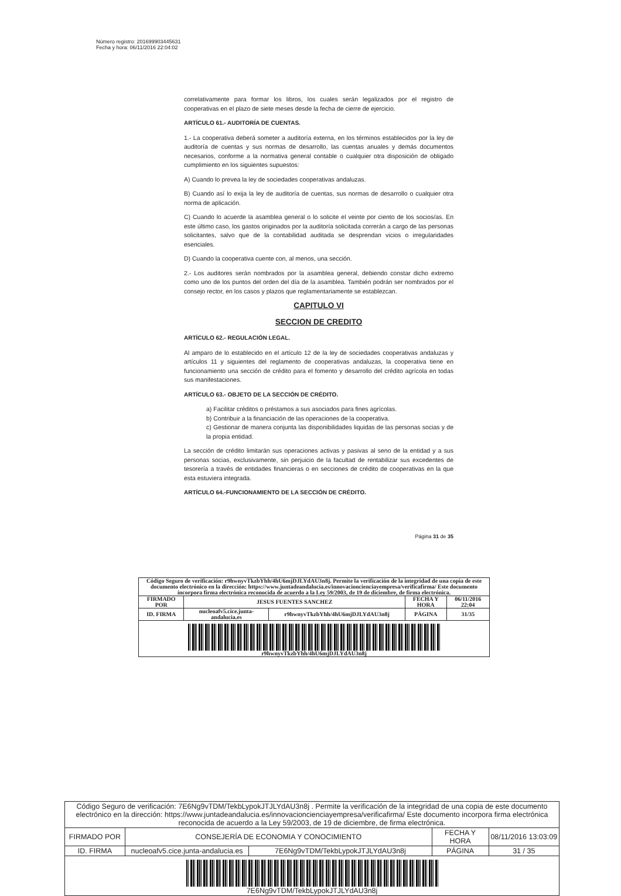Número registro: 201699903445631
Fecha y hora: 06/11/2016 22:04:02
correlativamente para formar los libros, los cuales serán legalizados por el registro de cooperativas en el plazo de siete meses desde la fecha de cierre de ejercicio.
ARTÍCULO 61.- AUDITORÍA DE CUENTAS.
1.- La cooperativa deberá someter a auditoría externa, en los términos establecidos por la ley de auditoría de cuentas y sus normas de desarrollo, las cuentas anuales y demás documentos necesarios, conforme a la normativa general contable o cualquier otra disposición de obligado cumplimiento en los siguientes supuestos:
A) Cuando lo prevea la ley de sociedades cooperativas andaluzas.
B) Cuando así lo exija la ley de auditoría de cuentas, sus normas de desarrollo o cualquier otra norma de aplicación.
C) Cuando lo acuerde la asamblea general o lo solicite el veinte por ciento de los socios/as. En este último caso, los gastos originados por la auditoría solicitada correrán a cargo de las personas solicitantes, salvo que de la contabilidad auditada se desprendan vicios o irregularidades esenciales.
D) Cuando la cooperativa cuente con, al menos, una sección.
2.- Los auditores serán nombrados por la asamblea general, debiendo constar dicho extremo como uno de los puntos del orden del día de la asamblea. También podrán ser nombrados por el consejo rector, en los casos y plazos que reglamentariamente se establezcan.
CAPITULO VI
SECCION DE CREDITO
ARTÍCULO 62.- REGULACIÓN LEGAL.
Al amparo de lo establecido en el artículo 12 de la ley de sociedades cooperativas andaluzas y artículos 11 y siguientes del reglamento de cooperativas andaluzas, la cooperativa tiene en funcionamiento una sección de crédito para el fomento y desarrollo del crédito agrícola en todas sus manifestaciones.
ARTÍCULO 63.- OBJETO DE LA SECCIÓN DE CRÉDITO.
a) Facilitar créditos o préstamos a sus asociados para fines agrícolas.
b) Contribuir a la financiación de las operaciones de la cooperativa.
c) Gestionar de manera conjunta las disponibilidades liquidas de las personas socias y de la propia entidad.
La sección de crédito limitarán sus operaciones activas y pasivas al seno de la entidad y a sus personas socias, exclusivamente, sin perjuicio de la facultad de rentabilizar sus excedentes de tesorería a través de entidades financieras o en secciones de crédito de cooperativas en la que esta estuviera integrada.
ARTÍCULO 64.-FUNCIONAMIENTO DE LA SECCIÓN DE CRÉDITO.
Página 31 de 35
| Código Seguro de verificación: r9hwnyvTkzbYhh/4hU6mjDJLYdAU3n8j. Permite la verificación de la integridad de una copia de este documento electrónico en la dirección: https://www.juntadeandalucia.es/innovacioncienciayempresa/verificafirma/ Este documento incorpora firma electrónica reconocida de acuerdo a la Ley 59/2003, de 19 de diciembre, de firma electrónica. | | | | |
| FIRMADO POR | JESUS FUENTES SANCHEZ | | FECHA Y HORA | 06/11/2016 22:04 |
| ID. FIRMA | nucleoafv5.cice.junta-andalucia.es | r9hwnyvTkzbYhh/4hU6mjDJLYdAU3n8j | PÁGINA | 31/35 |
| r9hwnyvTkzbYhh/4hU6mjDJLYdAU3n8j | | | | |
| Código Seguro de verificación: 7E6Ng9vTDM/TekbLypokJTJLYdAU3n8j . Permite la verificación de la integridad de una copia de este documento electrónico en la dirección: https://www.juntadeandalucia.es/innovacioncienciayempresa/verificafirma/ Este documento incorpora firma electrónica reconocida de acuerdo a la Ley 59/2003, de 19 de diciembre, de firma electrónica. | | | | |
| FIRMADO POR | CONSEJERÍA DE ECONOMIA Y CONOCIMIENTO | | FECHA Y HORA | 08/11/2016 13:03:09 |
| ID. FIRMA | nucleoafv5.cice.junta-andalucia.es | 7E6Ng9vTDM/TekbLypokJTJLYdAU3n8j | PÁGINA | 31 / 35 |
| 7E6Ng9vTDM/TekbLypokJTJLYdAU3n8j | | | | |